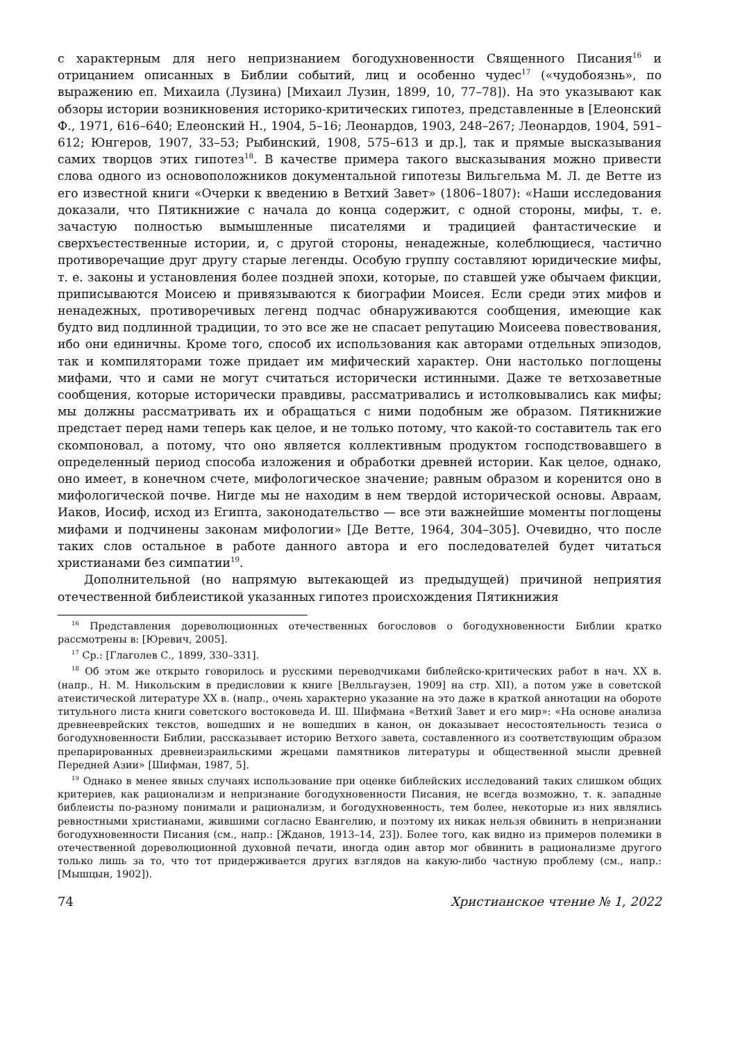с характерным для него непризнанием богодухновенности Священного Писания<sup>16</sup> и отрицанием описанных в Библии событий, лиц и особенно чудес<sup>17</sup> («чудобоязнь», по выражению еп. Михаила (Лузина) [Михаил Лузин, 1899, 10, 77–78]). На это указывают как обзоры истории возникновения историко-критических гипотез, представленные в [Елеонский Ф., 1971, 616–640; Елеонский Н., 1904, 5–16; Леонардов, 1903, 248–267; Леонардов, 1904, 591–612; Юнгеров, 1907, 33–53; Рыбинский, 1908, 575–613 и др.], так и прямые высказывания самих творцов этих гипотез<sup>18</sup>. В качестве примера такого высказывания можно привести слова одного из основоположников документальной гипотезы Вильгельма М. Л. де Ветте из его известной книги «Очерки к введению в Ветхий Завет» (1806–1807): «Наши исследования доказали, что Пятикнижие с начала до конца содержит, с одной стороны, мифы, т. е. зачастую полностью вымышленные писателями и традицией фантастические и сверхъестественные истории, и, с другой стороны, ненадежные, колеблющиеся, частично противоречащие друг другу старые легенды. Особую группу составляют юридические мифы, т. е. законы и установления более поздней эпохи, которые, по ставшей уже обычаем фикции, приписываются Моисею и привязываются к биографии Моисея. Если среди этих мифов и ненадежных, противоречивых легенд подчас обнаруживаются сообщения, имеющие как будто вид подлинной традиции, то это все же не спасает репутацию Моисеева повествования, ибо они единичны. Кроме того, способ их использования как авторами отдельных эпизодов, так и компиляторами тоже придает им мифический характер. Они настолько поглощены мифами, что и сами не могут считаться исторически истинными. Даже те ветхозаветные сообщения, которые исторически правдивы, рассматривались и истолковывались как мифы; мы должны рассматривать их и обращаться с ними подобным же образом. Пятикнижие предстает перед нами теперь как целое, и не только потому, что какой-то составитель так его скомпоновал, а потому, что оно является коллективным продуктом господствовавшего в определенный период способа изложения и обработки древней истории. Как целое, однако, оно имеет, в конечном счете, мифологическое значение; равным образом и коренится оно в мифологической почве. Нигде мы не находим в нем твердой исторической основы. Авраам, Иаков, Иосиф, исход из Египта, законодательство — все эти важнейшие моменты поглощены мифами и подчинены законам мифологии» [Де Ветте, 1964, 304–305]. Очевидно, что после таких слов остальное в работе данного автора и его последователей будет читаться христианами без симпатии<sup>19</sup>.
Дополнительной (но напрямую вытекающей из предыдущей) причиной неприятия отечественной библеистикой указанных гипотез происхождения Пятикнижия
<sup>16</sup> Представления дореволюционных отечественных богословов о богодухновенности Библии кратко рассмотрены в: [Юревич, 2005].
<sup>17</sup> Ср.: [Глаголев С., 1899, 330–331].
<sup>18</sup> Об этом же открыто говорилось и русскими переводчиками библейско-критических работ в нач. XX в. (напр., Н. М. Никольским в предисловии к книге [Велльгаузен, 1909] на стр. XII), а потом уже в советской атеистической литературе XX в. (напр., очень характерно указание на это даже в краткой аннотации на обороте титульного листа книги советского востоковеда И. Ш. Шифмана «Ветхий Завет и его мир»: «На основе анализа древнееврейских текстов, вошедших и не вошедших в канон, он доказывает несостоятельность тезиса о богодухновенности Библии, рассказывает историю Ветхого завета, составленного из соответствующим образом препарированных древнеизраильскими жрецами памятников литературы и общественной мысли древней Передней Азии» [Шифман, 1987, 5].
<sup>19</sup> Однако в менее явных случаях использование при оценке библейских исследований таких слишком общих критериев, как рационализм и непризнание богодухновенности Писания, не всегда возможно, т. к. западные библеисты по-разному понимали и рационализм, и богодухновенность, тем более, некоторые из них являлись ревностными христианами, жившими согласно Евангелию, и поэтому их никак нельзя обвинить в непризнании богодухновенности Писания (см., напр.: [Жданов, 1913–14, 23]). Более того, как видно из примеров полемики в отечественной дореволюционной духовной печати, иногда один автор мог обвинить в рационализме другого только лишь за то, что тот придерживается других взглядов на какую-либо частную проблему (см., напр.: [Мышцын, 1902]).
74 Христианское чтение № 1, 2022